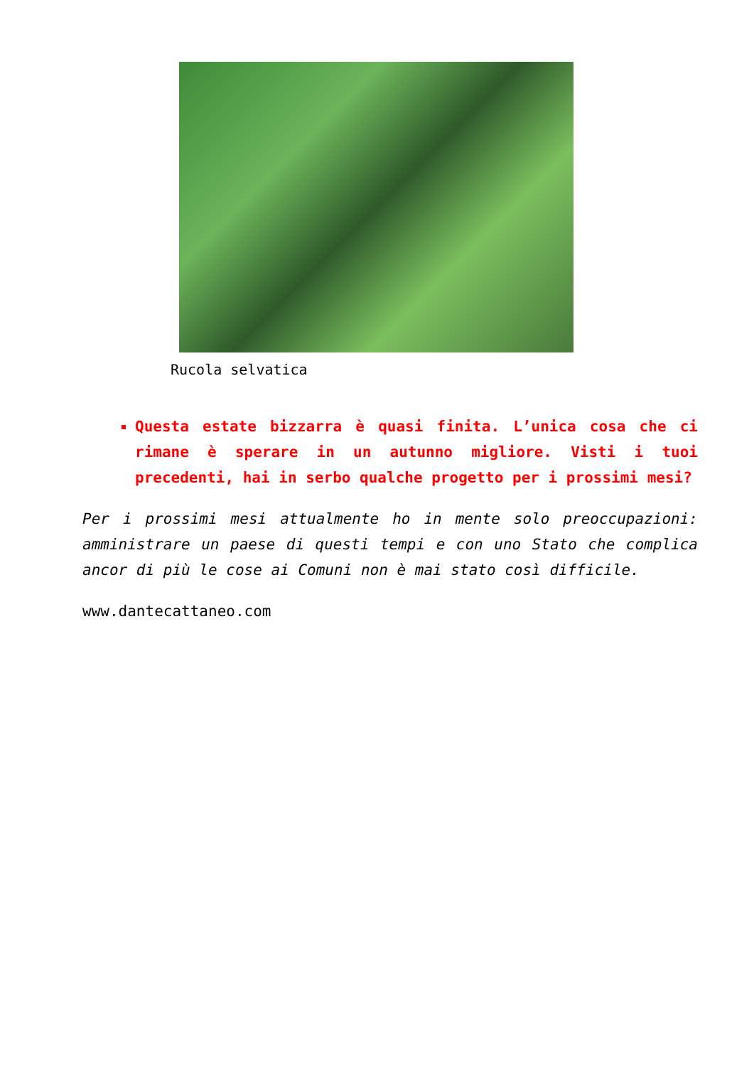Rucola selvatica
Questa estate bizzarra è quasi finita. L’unica cosa che ci rimane è sperare in un autunno migliore. Visti i tuoi precedenti, hai in serbo qualche progetto per i prossimi mesi?
Per i prossimi mesi attualmente ho in mente solo preoccupazioni: amministrare un paese di questi tempi e con uno Stato che complica ancor di più le cose ai Comuni non è mai stato così difficile.
www.dantecattaneo.com